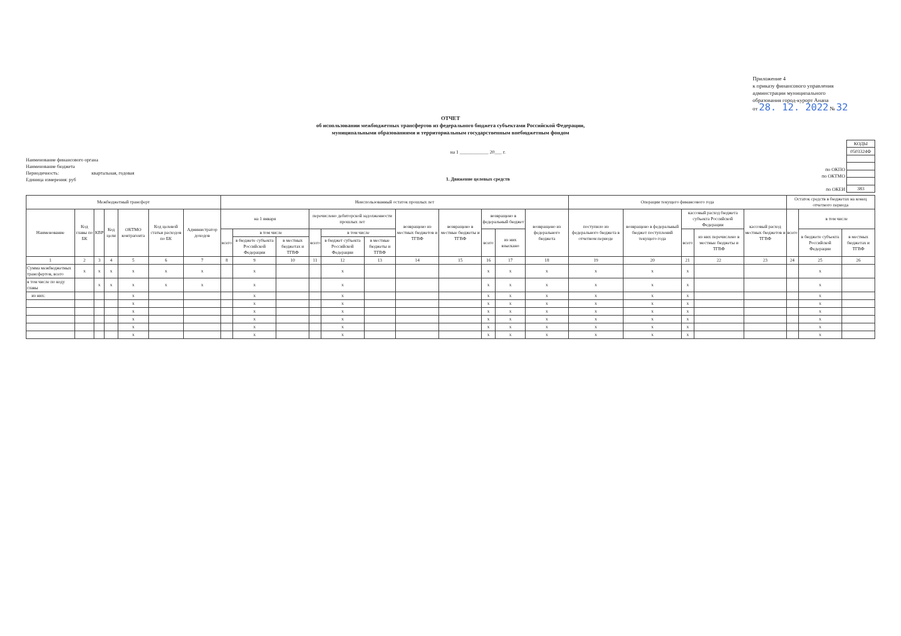Приложение 4
к приказу финансового управления
админстрации муниципального
образования город-курорт Анапа
от 28. 12. 2022 № 32
ОТЧЕТ
об использовании межбюджетных трансфертов из федерального бюджета субъектами Российской Федерации,
муниципальными образованиями и территориальным государственным внебюджетным фондом
Наименование финансового органа
Наименование бюджета
Периодичность: квартальная, годовая
Единица измерения: руб
на 1 ____________ 20___ г.
1. Движение целевых средств
по ОКПО
по ОКТМО
по ОКЕИ
| КОДЫ |
| 0503324Ф |
| 383 |
| Межбюджетный трансферт | | | | | | | Неиспользованный остаток прошлых лет | | | | | | | | | | | Операции текущего финансового года | | | | | Остаток средств в бюджетах на конец отчетного периода | | |
| --- | --- | --- | --- | --- | --- | --- | --- | --- | --- | --- | --- | --- | --- | --- | --- | --- | --- | --- | --- | --- | --- | --- | --- | --- | --- |
| Наименование | Код главы по БК | КВР | Код цели | ОКТМО контрагента | Код целевой статьи расходов по БК | Администратор доходов | на 1 января | | | перечислено дебиторской задолженности прошлых лет | | | возвращено из местных бюджетов и ТГВФ | возвращено в местные бюджеты и ТГВФ | возвращено в федеральный бюджет | | возвращено из федерального бюджета | поступило из федерального бюджета в отчетном периоде | возвращено в федеральный бюджет поступлений текущего года | кассовый расход бюджета субъекта Российской Федерации | | кассовый расход местных бюджетов и ТГВФ | всего | в том числе | |
| | | | | | | | всего | в том числе | | всего | в том числе | | | | всего | из них взыскано | | | | всего | из них перечислено в местные бюджеты и ТГВФ | | | в бюджете субъекта Российской Федерации | в местных бюджетах и ТГВФ |
| | | | | | | | | в бюджете субъекта Российской Федерации | в местных бюджетах и ТГВФ | | в бюджет субъекта Российской Федерации | в местные бюджеты и ТГВФ | | | | | | | | | | | | | |
| 1 | 2 | 3 | 4 | 5 | 6 | 7 | 8 | 9 | 10 | 11 | 12 | 13 | 14 | 15 | 16 | 17 | 18 | 19 | 20 | 21 | 22 | 23 | 24 | 25 | 26 |
| Сумма межбюджетных трансфертов, всего | x | x | x | x | x | x | | x | | | x | | | | x | x | x | x | x | x | | | | x | |
| в том числе по коду главы | | x | x | x | x | x | | x | | | x | | | | x | x | x | x | x | x | | | | x | |
| из них: | | | | x | | | | x | | | x | | | | x | x | x | x | x | x | | | | x | |
| | | | | x | | | | x | | | x | | | | x | x | x | x | x | x | | | | x | |
| | | | | x | | | | x | | | x | | | | x | x | x | x | x | x | | | | x | |
| | | | | x | | | | x | | | x | | | | x | x | x | x | x | x | | | | x | |
| | | | | x | | | | x | | | x | | | | x | x | x | x | x | x | | | | x | |
| | | | | x | | | | x | | | x | | | | x | x | x | x | x | x | | | | x | |